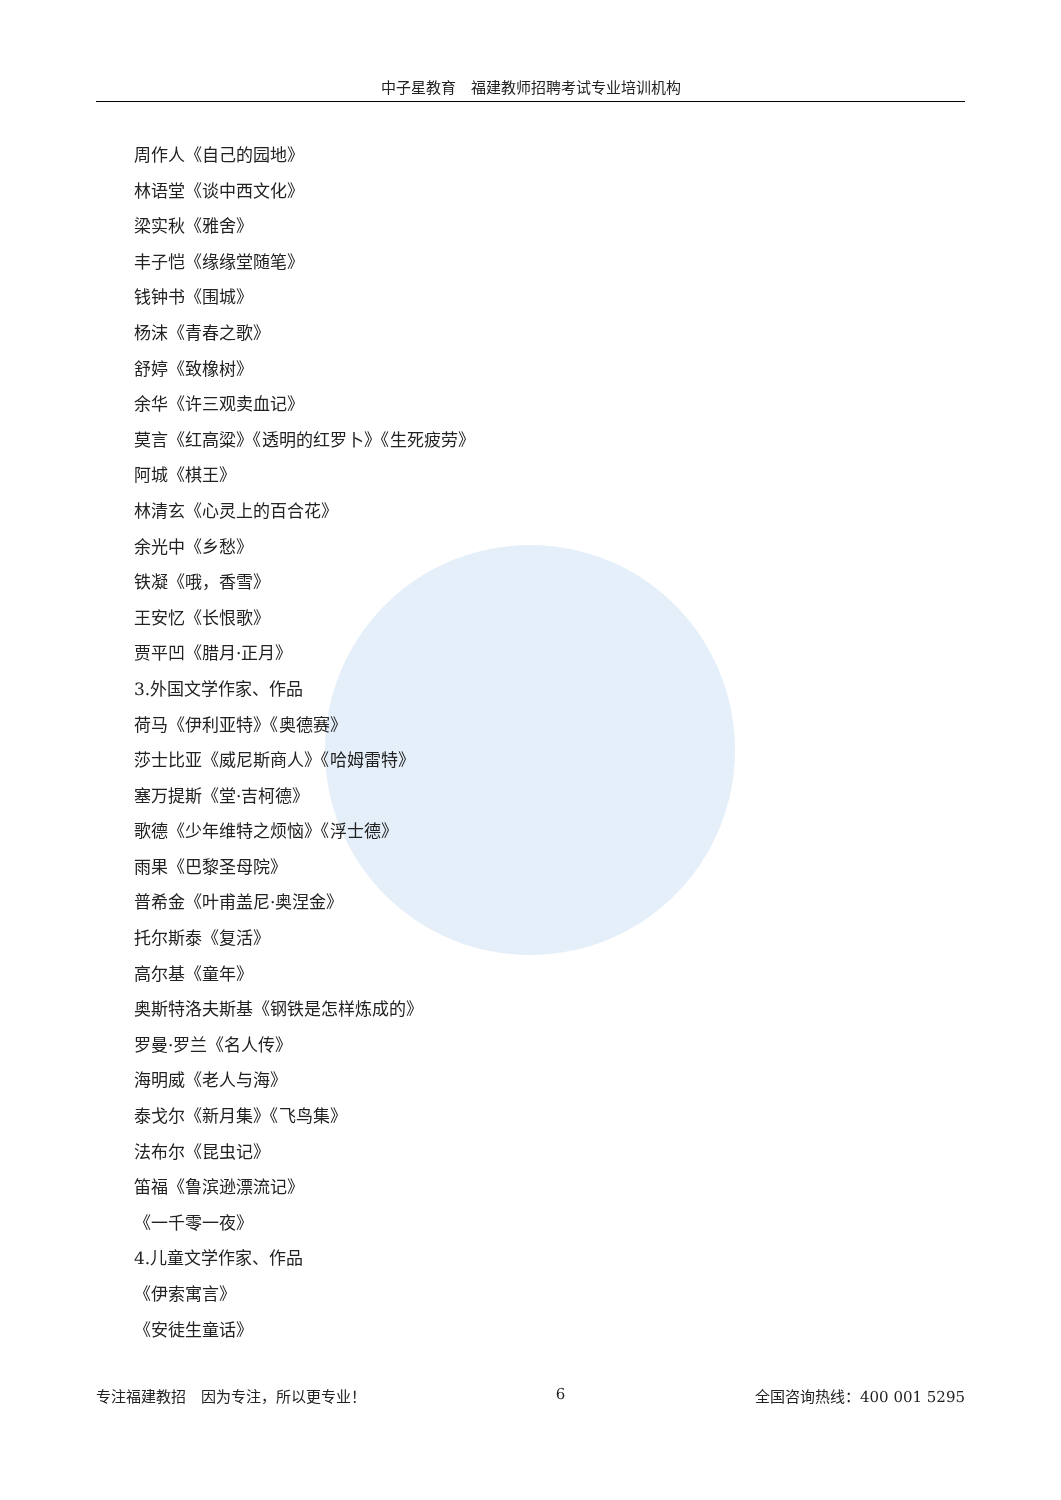中子星教育　福建教师招聘考试专业培训机构
周作人《自己的园地》
林语堂《谈中西文化》
梁实秋《雅舍》
丰子恺《缘缘堂随笔》
钱钟书《围城》
杨沫《青春之歌》
舒婷《致橡树》
余华《许三观卖血记》
莫言《红高粱》《透明的红罗卜》《生死疲劳》
阿城《棋王》
林清玄《心灵上的百合花》
余光中《乡愁》
铁凝《哦，香雪》
王安忆《长恨歌》
贾平凹《腊月·正月》
3.外国文学作家、作品
荷马《伊利亚特》《奥德赛》
莎士比亚《威尼斯商人》《哈姆雷特》
塞万提斯《堂·吉柯德》
歌德《少年维特之烦恼》《浮士德》
雨果《巴黎圣母院》
普希金《叶甫盖尼·奥涅金》
托尔斯泰《复活》
高尔基《童年》
奥斯特洛夫斯基《钢铁是怎样炼成的》
罗曼·罗兰《名人传》
海明威《老人与海》
泰戈尔《新月集》《飞鸟集》
法布尔《昆虫记》
笛福《鲁滨逊漂流记》
《一千零一夜》
4.儿童文学作家、作品
《伊索寓言》
《安徒生童话》
专注福建教招　因为专注，所以更专业！ 6 全国咨询热线：400 001 5295